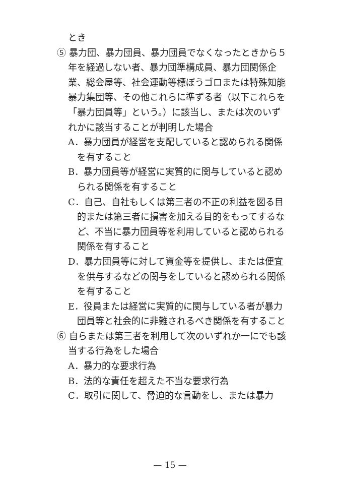とき
⑤ 暴力団、暴力団員、暴力団員でなくなったときから５年を経過しない者、暴力団準構成員、暴力団関係企業、総会屋等、社会運動等標ぼうゴロまたは特殊知能暴力集団等、その他これらに準ずる者（以下これらを「暴力団員等」という。）に該当し、または次のいずれかに該当することが判明した場合
A．暴力団員が経営を支配していると認められる関係を有すること
B．暴力団員等が経営に実質的に関与していると認められる関係を有すること
C．自己、自社もしくは第三者の不正の利益を図る目的または第三者に損害を加える目的をもってするなど、不当に暴力団員等を利用していると認められる関係を有すること
D．暴力団員等に対して資金等を提供し、または便宜を供与するなどの関与をしていると認められる関係を有すること
E．役員または経営に実質的に関与している者が暴力団員等と社会的に非難されるべき関係を有すること
⑥ 自らまたは第三者を利用して次のいずれか一にでも該当する行為をした場合
A．暴力的な要求行為
B．法的な責任を超えた不当な要求行為
C．取引に関して、脅迫的な言動をし、または暴力
— 15 —